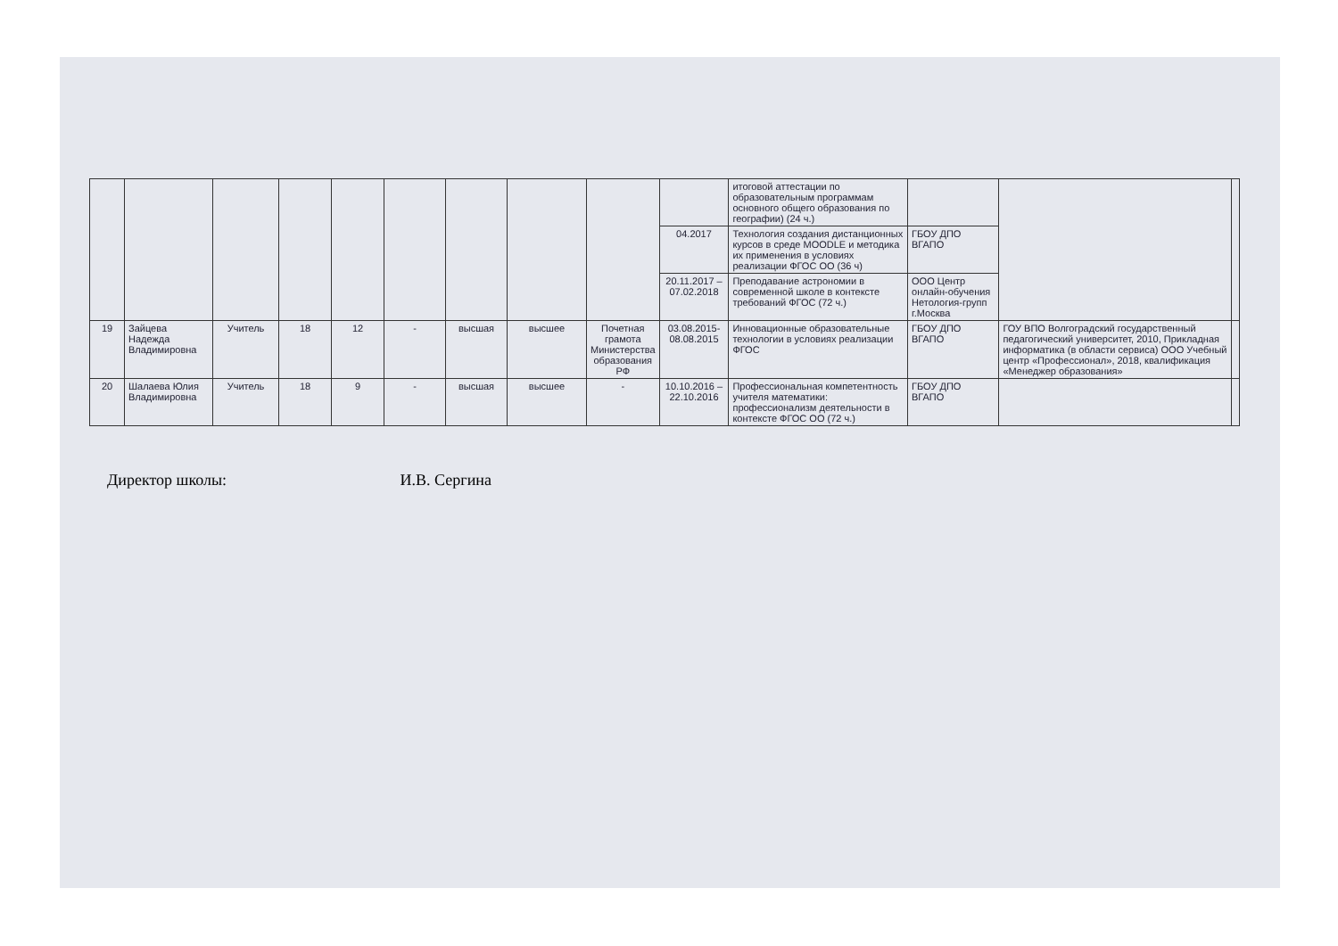| | | | | | | | | | | итоговой аттестации по образовательным программам основного общего образования по географии) (24 ч.) | | | |
| | | | | | | | | | 04.2017 | Технология создания дистанционных курсов в среде MOODLE и методика их применения в условиях реализации ФГОС ОО (36 ч) | ГБОУ ДПО ВГАПО | | |
| | | | | | | | | | 20.11.2017 – 07.02.2018 | Преподавание астрономии в современной школе в контексте требований ФГОС (72 ч.) | ООО Центр онлайн-обучения Нетология-групп г.Москва | | |
| 19 | Зайцева Надежда Владимировна | Учитель | 18 | 12 | - | высшая | высшее | Почетная грамота Министерства образования РФ | 03.08.2015-08.08.2015 | Инновационные образовательные технологии в условиях реализации ФГОС | ГБОУ ДПО ВГАПО | ГОУ ВПО Волгоградский государственный педагогический университет, 2010, Прикладная информатика (в области сервиса) ООО Учебный центр «Профессионал», 2018, квалификация «Менеджер образования» | |
| 20 | Шалаева Юлия Владимировна | Учитель | 18 | 9 | - | высшая | высшее | - | 10.10.2016 – 22.10.2016 | Профессиональная компетентность учителя математики: профессионализм деятельности в контексте ФГОС ОО (72 ч.) | ГБОУ ДПО ВГАПО | | |
Директор школы: И.В. Сергина